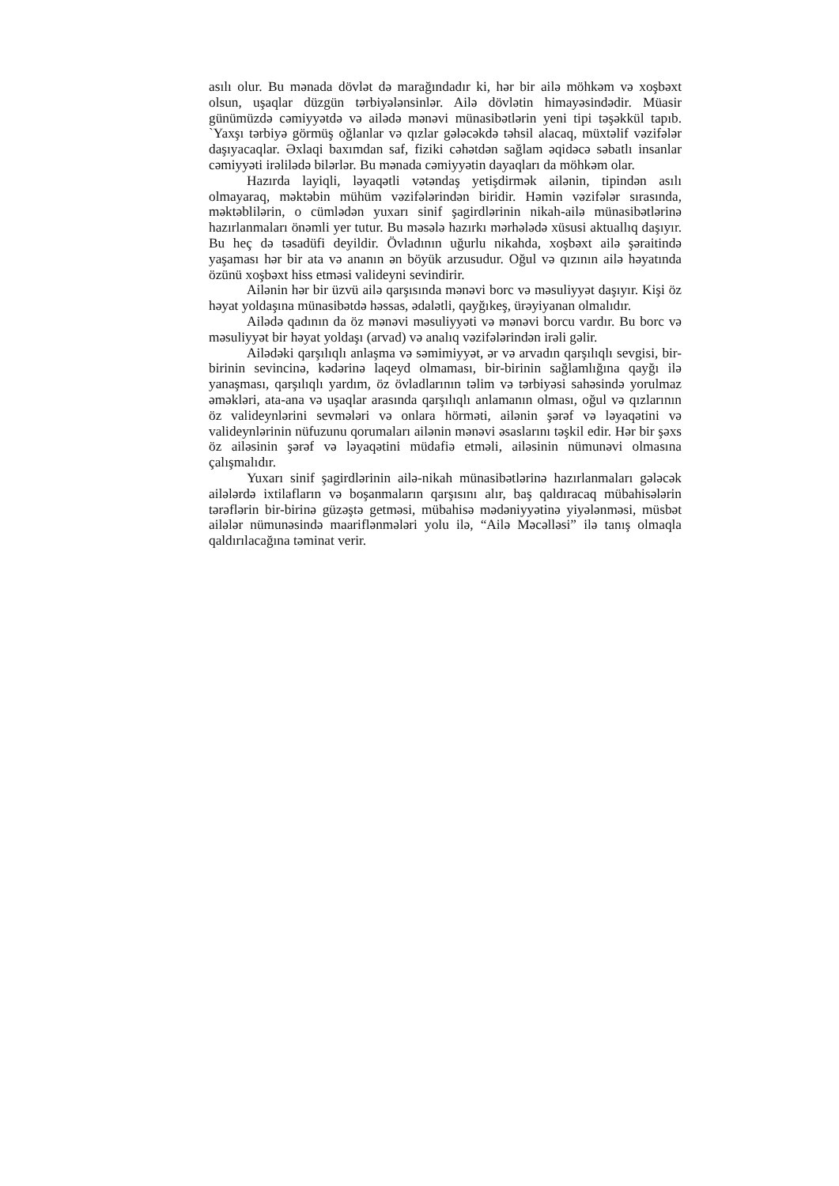asılı olur. Bu mənada dövlət də marağındadır ki, hər bir ailə möhkəm və xoşbəxt olsun, uşaqlar düzgün tərbiyələnsinlər. Ailə dövlətin himayəsindədir. Müasir günümüzdə cəmiyyətdə və ailədə mənəvi münasibətlərin yeni tipi təşəkkül tapıb. `Yaxşı tərbiyə görmüş oğlanlar və qızlar gələcəkdə təhsil alacaq, müxtəlif vəzifələr daşıyacaqlar. Əxlaqi baxımdan saf, fiziki cəhətdən sağlam əqidəcə səbatlı insanlar cəmiyyəti irəlilədə bilərlər. Bu mənada cəmiyyətin dayaqları da möhkəm olar.
Hazırda layiqli, ləyaqətli vətəndaş yetişdirmək ailənin, tipindən asılı olmayaraq, məktəbin mühüm vəzifələrindən biridir. Həmin vəzifələr sırasında, məktəblilərin, o cümlədən yuxarı sinif şagirdlərinin nikah-ailə münasibətlərinə hazırlanmaları önəmli yer tutur. Bu məsələ hazırkı mərhələdə xüsusi aktuallıq daşıyır. Bu heç də təsadüfi deyildir. Övladının uğurlu nikahda, xoşbəxt ailə şəraitində yaşaması hər bir ata və ananın ən böyük arzusudur. Oğul və qızının ailə həyatında özünü xoşbəxt hiss etməsi valideyni sevindirir.
Ailənin hər bir üzvü ailə qarşısında mənəvi borc və məsuliyyət daşıyır. Kişi öz həyat yoldaşına münasibətdə həssas, ədalətli, qayğıkeş, ürəyiyanan olmalıdır.
Ailədə qadının da öz mənəvi məsuliyyəti və mənəvi borcu vardır. Bu borc və məsuliyyət bir həyat yoldaşı (arvad) və analıq vəzifələrindən irəli gəlir.
Ailədəki qarşılıqlı anlaşma və səmimiyyət, ər və arvadın qarşılıqlı sevgisi, bir-birinin sevincinə, kədərinə laqeyd olmaması, bir-birinin sağlamlığına qayğı ilə yanaşması, qarşılıqlı yardım, öz övladlarının təlim və tərbiyəsi sahəsində yorulmaz əməkləri, ata-ana və uşaqlar arasında qarşılıqlı anlamanın olması, oğul və qızlarının öz valideynlərini sevmələri və onlara hörməti, ailənin şərəf və ləyaqətini və valideynlərinin nüfuzunu qorumaları ailənin mənəvi əsaslarını təşkil edir. Hər bir şəxs öz ailəsinin şərəf və ləyaqətini müdafiə etməli, ailəsinin nümunəvi olmasına çalışmalıdır.
Yuxarı sinif şagirdlərinin ailə-nikah münasibətlərinə hazırlanmaları gələcək ailələrdə ixtilafların və boşanmaların qarşısını alır, baş qaldıracaq mübahisələrin tərəflərin bir-birinə güzəştə getməsi, mübahisə mədəniyyətinə yiyələnməsi, müsbət ailələr nümunəsində maariflənmələri yolu ilə, “Ailə Məcəlləsi” ilə tanış olmaqla qaldırılacağına təminat verir.